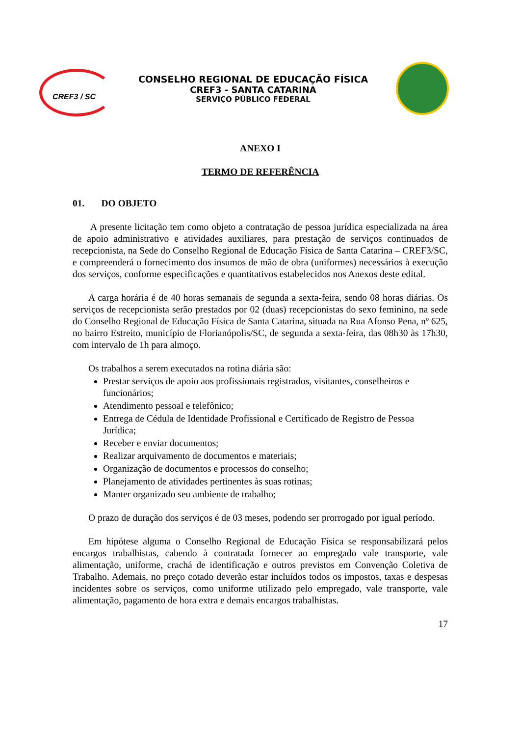CREF3 / SC
CONSELHO REGIONAL DE EDUCAÇÃO FÍSICA
CREF3 - SANTA CATARINA
SERVIÇO PÚBLICO FEDERAL
ANEXO I
TERMO DE REFERÊNCIA
01. DO OBJETO
A presente licitação tem como objeto a contratação de pessoa jurídica especializada na área de apoio administrativo e atividades auxiliares, para prestação de serviços continuados de recepcionista, na Sede do Conselho Regional de Educação Física de Santa Catarina – CREF3/SC, e compreenderá o fornecimento dos insumos de mão de obra (uniformes) necessários à execução dos serviços, conforme especificações e quantitativos estabelecidos nos Anexos deste edital.
A carga horária é de 40 horas semanais de segunda a sexta-feira, sendo 08 horas diárias. Os serviços de recepcionista serão prestados por 02 (duas) recepcionistas do sexo feminino, na sede do Conselho Regional de Educação Física de Santa Catarina, situada na Rua Afonso Pena, nº 625, no bairro Estreito, município de Florianópolis/SC, de segunda a sexta-feira, das 08h30 às 17h30, com intervalo de 1h para almoço.
Os trabalhos a serem executados na rotina diária são:
Prestar serviços de apoio aos profissionais registrados, visitantes, conselheiros e funcionários;
Atendimento pessoal e telefônico;
Entrega de Cédula de Identidade Profissional e Certificado de Registro de Pessoa Jurídica;
Receber e enviar documentos;
Realizar arquivamento de documentos e materiais;
Organização de documentos e processos do conselho;
Planejamento de atividades pertinentes às suas rotinas;
Manter organizado seu ambiente de trabalho;
O prazo de duração dos serviços é de 03 meses, podendo ser prorrogado por igual período.
Em hipótese alguma o Conselho Regional de Educação Física se responsabilizará pelos encargos trabalhistas, cabendo à contratada fornecer ao empregado vale transporte, vale alimentação, uniforme, crachá de identificação e outros previstos em Convenção Coletiva de Trabalho. Ademais, no preço cotado deverão estar incluídos todos os impostos, taxas e despesas incidentes sobre os serviços, como uniforme utilizado pelo empregado, vale transporte, vale alimentação, pagamento de hora extra e demais encargos trabalhistas.
17